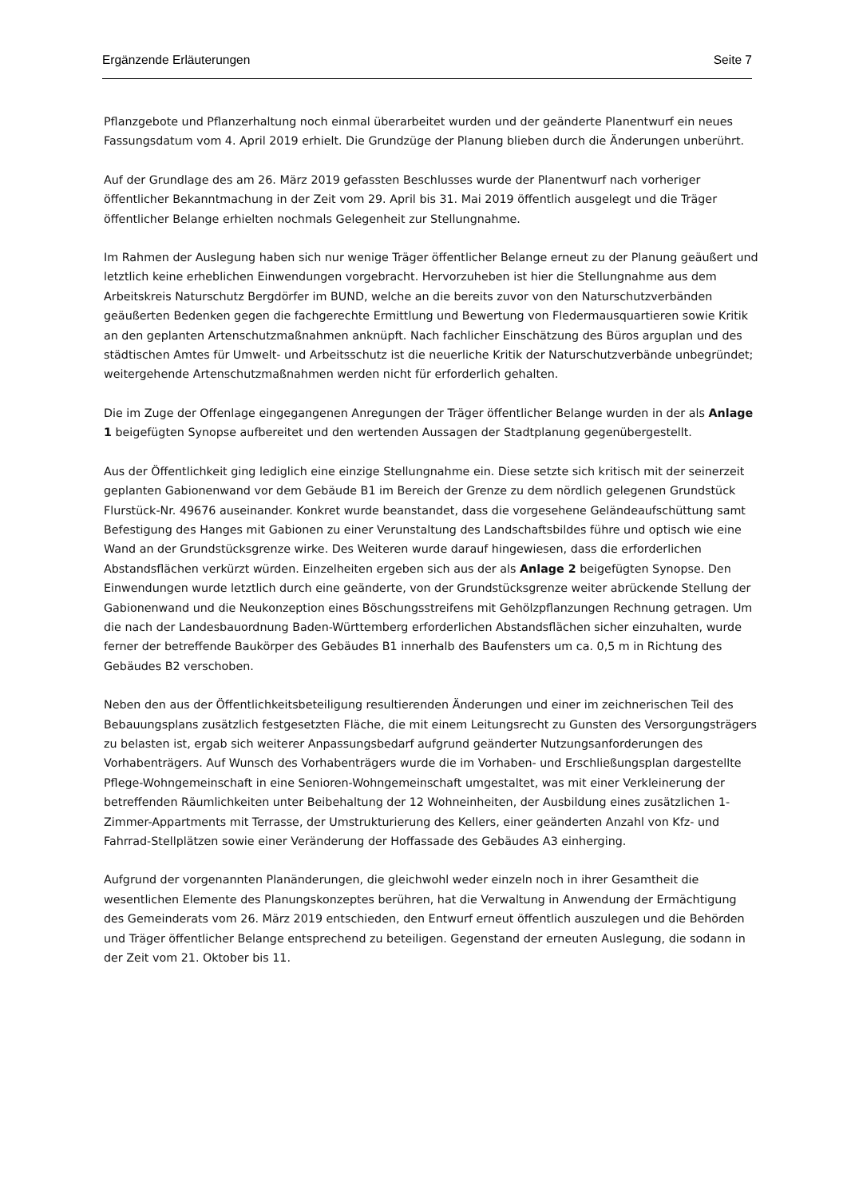Ergänzende Erläuterungen Seite 7
Pflanzgebote und Pflanzerhaltung noch einmal überarbeitet wurden und der geänderte Planentwurf ein neues Fassungsdatum vom 4. April 2019 erhielt. Die Grundzüge der Planung blieben durch die Änderungen unberührt.
Auf der Grundlage des am 26. März 2019 gefassten Beschlusses wurde der Planentwurf nach vorheriger öffentlicher Bekanntmachung in der Zeit vom 29. April bis 31. Mai 2019 öffentlich ausgelegt und die Träger öffentlicher Belange erhielten nochmals Gelegenheit zur Stellungnahme.
Im Rahmen der Auslegung haben sich nur wenige Träger öffentlicher Belange erneut zu der Planung geäußert und letztlich keine erheblichen Einwendungen vorgebracht. Hervorzuheben ist hier die Stellungnahme aus dem Arbeitskreis Naturschutz Bergdörfer im BUND, welche an die bereits zuvor von den Naturschutzverbänden geäußerten Bedenken gegen die fachgerechte Ermittlung und Bewertung von Fledermausquartieren sowie Kritik an den geplanten Artenschutzmaßnahmen anknüpft. Nach fachlicher Einschätzung des Büros arguplan und des städtischen Amtes für Umwelt- und Arbeitsschutz ist die neuerliche Kritik der Naturschutzverbände unbegründet; weitergehende Artenschutzmaßnahmen werden nicht für erforderlich gehalten.
Die im Zuge der Offenlage eingegangenen Anregungen der Träger öffentlicher Belange wurden in der als Anlage 1 beigefügten Synopse aufbereitet und den wertenden Aussagen der Stadtplanung gegenübergestellt.
Aus der Öffentlichkeit ging lediglich eine einzige Stellungnahme ein. Diese setzte sich kritisch mit der seinerzeit geplanten Gabionenwand vor dem Gebäude B1 im Bereich der Grenze zu dem nördlich gelegenen Grundstück Flurstück-Nr. 49676 auseinander. Konkret wurde beanstandet, dass die vorgesehene Geländeaufschüttung samt Befestigung des Hanges mit Gabionen zu einer Verunstaltung des Landschaftsbildes führe und optisch wie eine Wand an der Grundstücksgrenze wirke. Des Weiteren wurde darauf hingewiesen, dass die erforderlichen Abstandsflächen verkürzt würden. Einzelheiten ergeben sich aus der als Anlage 2 beigefügten Synopse. Den Einwendungen wurde letztlich durch eine geänderte, von der Grundstücksgrenze weiter abrückende Stellung der Gabionenwand und die Neukonzeption eines Böschungsstreifens mit Gehölzpflanzungen Rechnung getragen. Um die nach der Landesbauordnung Baden-Württemberg erforderlichen Abstandsflächen sicher einzuhalten, wurde ferner der betreffende Baukörper des Gebäudes B1 innerhalb des Baufensters um ca. 0,5 m in Richtung des Gebäudes B2 verschoben.
Neben den aus der Öffentlichkeitsbeteiligung resultierenden Änderungen und einer im zeichnerischen Teil des Bebauungsplans zusätzlich festgesetzten Fläche, die mit einem Leitungsrecht zu Gunsten des Versorgungsträgers zu belasten ist, ergab sich weiterer Anpassungsbedarf aufgrund geänderter Nutzungsanforderungen des Vorhabenträgers. Auf Wunsch des Vorhabenträgers wurde die im Vorhaben- und Erschließungsplan dargestellte Pflege-Wohngemeinschaft in eine Senioren-Wohngemeinschaft umgestaltet, was mit einer Verkleinerung der betreffenden Räumlichkeiten unter Beibehaltung der 12 Wohneinheiten, der Ausbildung eines zusätzlichen 1-Zimmer-Appartments mit Terrasse, der Umstrukturierung des Kellers, einer geänderten Anzahl von Kfz- und Fahrrad-Stellplätzen sowie einer Veränderung der Hoffassade des Gebäudes A3 einherging.
Aufgrund der vorgenannten Planänderungen, die gleichwohl weder einzeln noch in ihrer Gesamtheit die wesentlichen Elemente des Planungskonzeptes berühren, hat die Verwaltung in Anwendung der Ermächtigung des Gemeinderats vom 26. März 2019 entschieden, den Entwurf erneut öffentlich auszulegen und die Behörden und Träger öffentlicher Belange entsprechend zu beteiligen. Gegenstand der erneuten Auslegung, die sodann in der Zeit vom 21. Oktober bis 11.